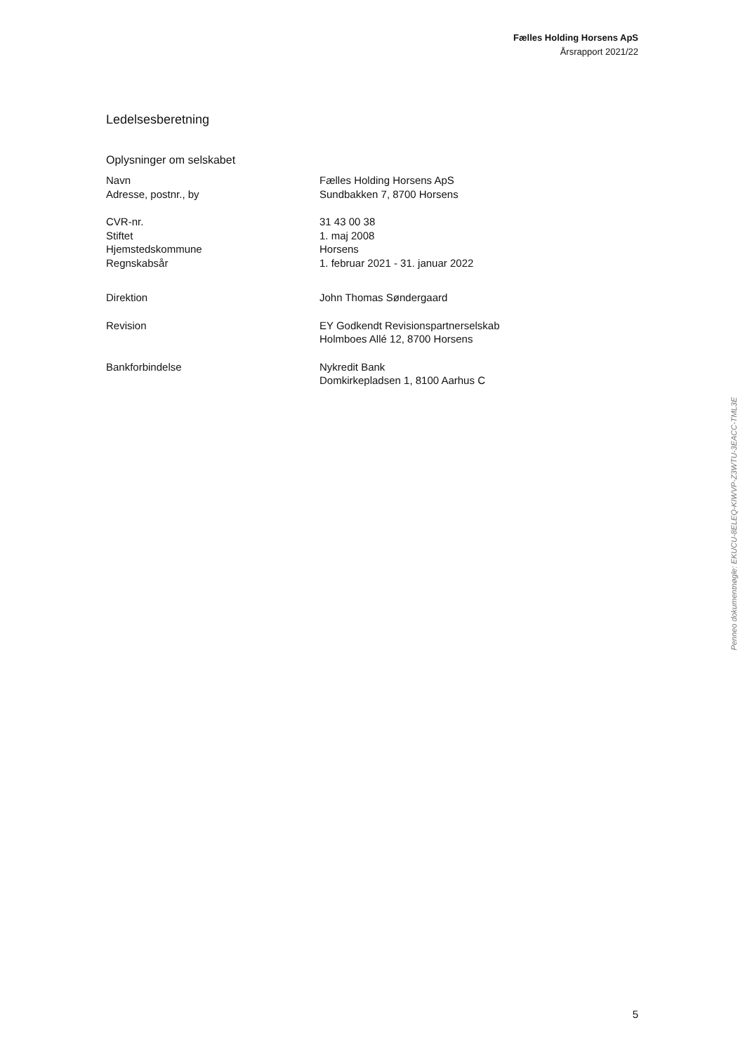Fælles Holding Horsens ApS
Årsrapport 2021/22
Ledelsesberetning
Oplysninger om selskabet
Navn
Adresse, postnr., by
Fælles Holding Horsens ApS
Sundbakken 7, 8700 Horsens
CVR-nr.
Stiftet
Hjemstedskommune
Regnskabsår
31 43 00 38
1. maj 2008
Horsens
1. februar 2021 - 31. januar 2022
Direktion John Thomas Søndergaard
Revision EY Godkendt Revisionspartnerselskab
Holmboes Allé 12, 8700 Horsens
Bankforbindelse Nykredit Bank
Domkirkepladsen 1, 8100 Aarhus C
Penneo dokumentnøgle: EKUCU-8ELEQ-KIWVP-Z3WTU-3EACC-TML3E
5